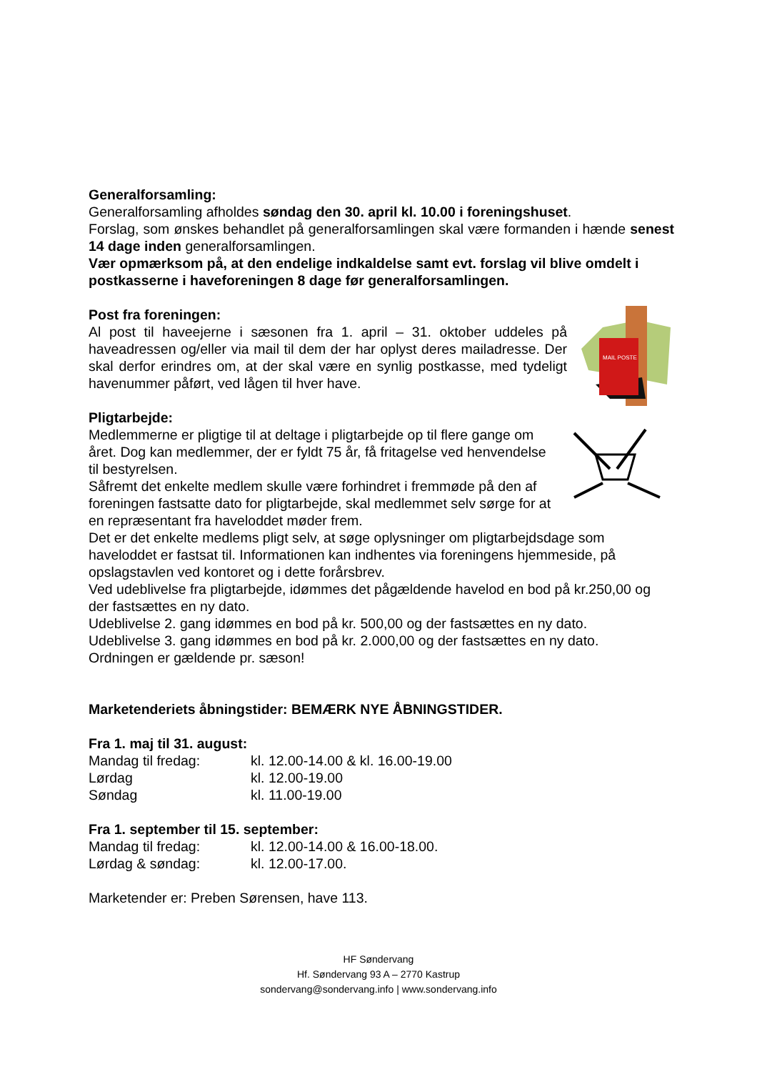Generalforsamling:
Generalforsamling afholdes søndag den 30. april kl. 10.00 i foreningshuset.
Forslag, som ønskes behandlet på generalforsamlingen skal være formanden i hænde senest 14 dage inden generalforsamlingen.
Vær opmærksom på, at den endelige indkaldelse samt evt. forslag vil blive omdelt i postkasserne i haveforeningen 8 dage før generalforsamlingen.
MAIL POSTE
Post fra foreningen:
Al post til haveejerne i sæsonen fra 1. april – 31. oktober uddeles på haveadressen og/eller via mail til dem der har oplyst deres mailadresse. Der skal derfor erindres om, at der skal være en synlig postkasse, med tydeligt havenummer påført, ved lågen til hver have.
Pligtarbejde:
Medlemmerne er pligtige til at deltage i pligtarbejde op til flere gange om året. Dog kan medlemmer, der er fyldt 75 år, få fritagelse ved henvendelse til bestyrelsen.
Såfremt det enkelte medlem skulle være forhindret i fremmøde på den af foreningen fastsatte dato for pligtarbejde, skal medlemmet selv sørge for at en repræsentant fra haveloddet møder frem.
Det er det enkelte medlems pligt selv, at søge oplysninger om pligtarbejdsdage som haveloddet er fastsat til. Informationen kan indhentes via foreningens hjemmeside, på opslagstavlen ved kontoret og i dette forårsbrev.
Ved udeblivelse fra pligtarbejde, idømmes det pågældende havelod en bod på kr.250,00 og der fastsættes en ny dato.
Udeblivelse 2. gang idømmes en bod på kr. 500,00 og der fastsættes en ny dato.
Udeblivelse 3. gang idømmes en bod på kr. 2.000,00 og der fastsættes en ny dato.
Ordningen er gældende pr. sæson!
Marketenderiets åbningstider: BEMÆRK NYE ÅBNINGSTIDER.
Fra 1. maj til 31. august:
| Mandag til fredag: | kl. 12.00-14.00 & kl. 16.00-19.00 |
| Lørdag | kl. 12.00-19.00 |
| Søndag | kl. 11.00-19.00 |
Fra 1. september til 15. september:
| Mandag til fredag: | kl. 12.00-14.00 & 16.00-18.00. |
| Lørdag & søndag: | kl. 12.00-17.00. |
Marketender er: Preben Sørensen, have 113.
HF Søndervang
Hf. Søndervang 93 A – 2770 Kastrup
sondervang@sondervang.info | www.sondervang.info